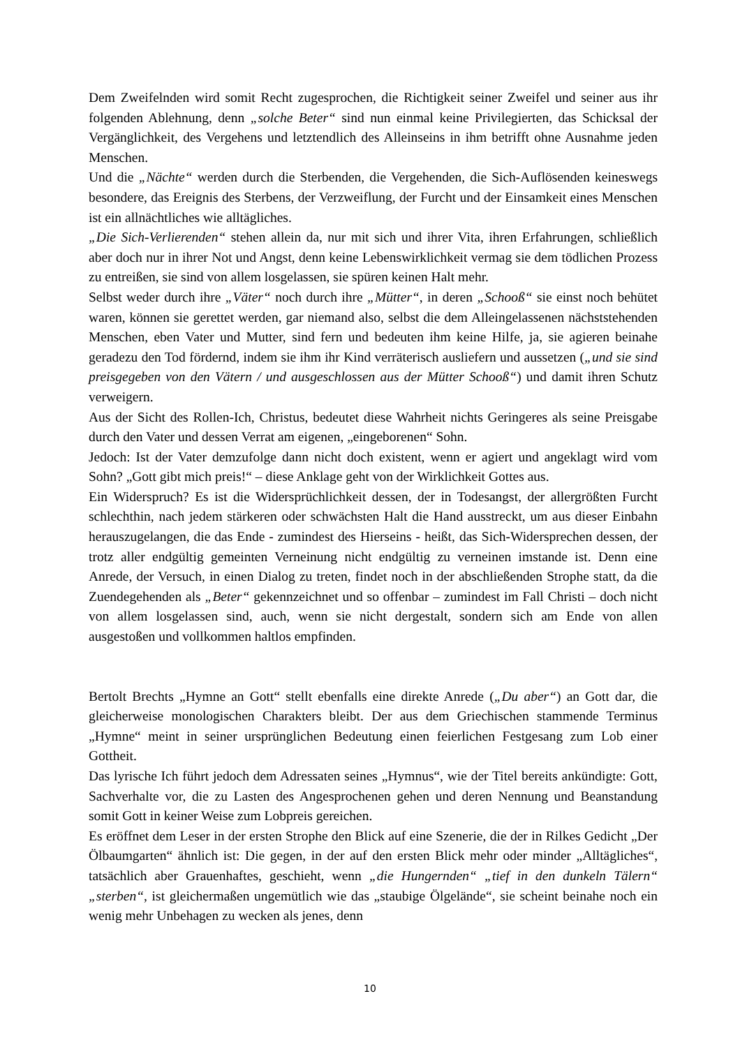Dem Zweifelnden wird somit Recht zugesprochen, die Richtigkeit seiner Zweifel und seiner aus ihr folgenden Ablehnung, denn „solche Beter“ sind nun einmal keine Privilegierten, das Schicksal der Vergänglichkeit, des Vergehens und letztendlich des Alleinseins in ihm betrifft ohne Ausnahme jeden Menschen.
Und die „Nächte“ werden durch die Sterbenden, die Vergehenden, die Sich-Auflösenden keineswegs besondere, das Ereignis des Sterbens, der Verzweiflung, der Furcht und der Einsamkeit eines Menschen ist ein allnächtliches wie alltägliches.
„Die Sich-Verlierenden“ stehen allein da, nur mit sich und ihrer Vita, ihren Erfahrungen, schließlich aber doch nur in ihrer Not und Angst, denn keine Lebenswirklichkeit vermag sie dem tödlichen Prozess zu entreißen, sie sind von allem losgelassen, sie spüren keinen Halt mehr.
Selbst weder durch ihre „Väter“ noch durch ihre „Mütter“, in deren „Schooß“ sie einst noch behütet waren, können sie gerettet werden, gar niemand also, selbst die dem Alleingelassenen nächststehenden Menschen, eben Vater und Mutter, sind fern und bedeuten ihm keine Hilfe, ja, sie agieren beinahe geradezu den Tod fördernd, indem sie ihm ihr Kind verräterisch ausliefern und aussetzen („und sie sind preisgegeben von den Vätern / und ausgeschlossen aus der Mütter Schooß“) und damit ihren Schutz verweigern.
Aus der Sicht des Rollen-Ich, Christus, bedeutet diese Wahrheit nichts Geringeres als seine Preisgabe durch den Vater und dessen Verrat am eigenen, „eingeborenen“ Sohn.
Jedoch: Ist der Vater demzufolge dann nicht doch existent, wenn er agiert und angeklagt wird vom Sohn? „Gott gibt mich preis!“ – diese Anklage geht von der Wirklichkeit Gottes aus.
Ein Widerspruch? Es ist die Widersprüchlichkeit dessen, der in Todesangst, der allergrößten Furcht schlechthin, nach jedem stärkeren oder schwächsten Halt die Hand ausstreckt, um aus dieser Einbahn herauszugelangen, die das Ende - zumindest des Hierseins - heißt, das Sich-Widersprechen dessen, der trotz aller endgültig gemeinten Verneinung nicht endgültig zu verneinen imstande ist. Denn eine Anrede, der Versuch, in einen Dialog zu treten, findet noch in der abschließenden Strophe statt, da die Zuendegehenden als „Beter“ gekennzeichnet und so offenbar – zumindest im Fall Christi – doch nicht von allem losgelassen sind, auch, wenn sie nicht dergestalt, sondern sich am Ende von allen ausgestoßen und vollkommen haltlos empfinden.
Bertolt Brechts „Hymne an Gott“ stellt ebenfalls eine direkte Anrede („Du aber“) an Gott dar, die gleicherweise monologischen Charakters bleibt. Der aus dem Griechischen stammende Terminus „Hymne“ meint in seiner ursprünglichen Bedeutung einen feierlichen Festgesang zum Lob einer Gottheit.
Das lyrische Ich führt jedoch dem Adressaten seines „Hymnus“, wie der Titel bereits ankündigte: Gott, Sachverhalte vor, die zu Lasten des Angesprochenen gehen und deren Nennung und Beanstandung somit Gott in keiner Weise zum Lobpreis gereichen.
Es eröffnet dem Leser in der ersten Strophe den Blick auf eine Szenerie, die der in Rilkes Gedicht „Der Ölbaumgarten“ ähnlich ist: Die gegen, in der auf den ersten Blick mehr oder minder „Alltägliches“, tatsächlich aber Grauenhaftes, geschieht, wenn „die Hungernden“ „tief in den dunkeln Tälern“ „sterben“, ist gleichermaßen ungemütlich wie das „staubige Ölgelände“, sie scheint beinahe noch ein wenig mehr Unbehagen zu wecken als jenes, denn
10